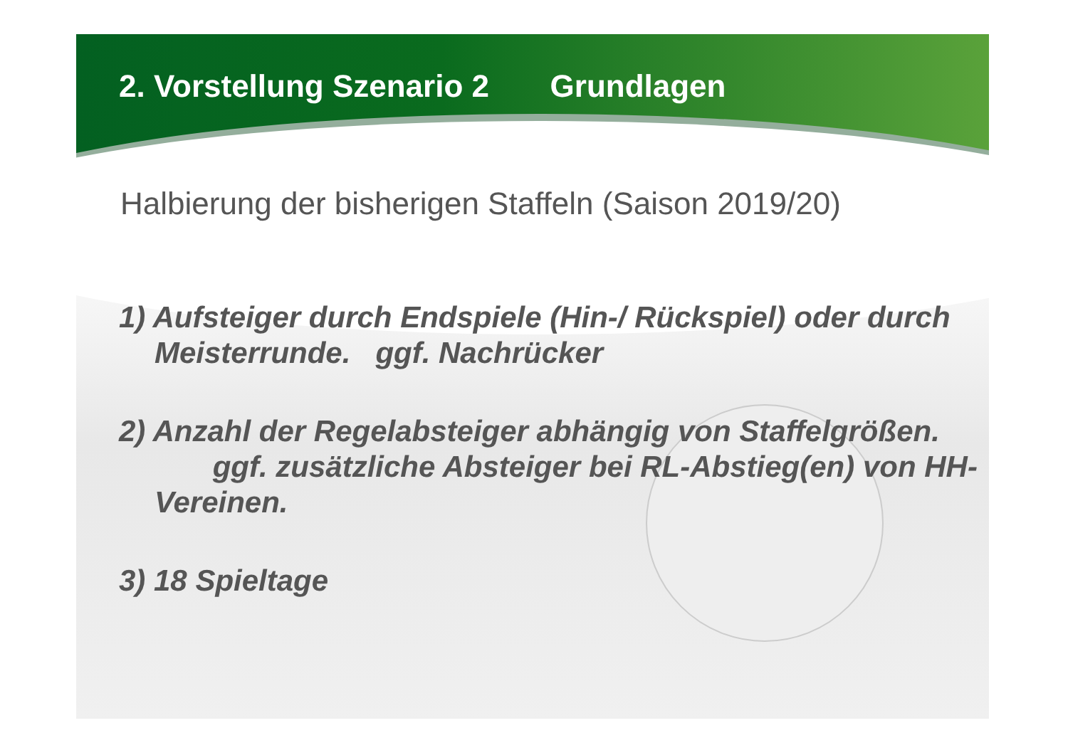2. Vorstellung Szenario 2 Grundlagen
Halbierung der bisherigen Staffeln (Saison 2019/20)
1) Aufsteiger durch Endspiele (Hin-/ Rückspiel) oder durch Meisterrunde. ggf. Nachrücker
2) Anzahl der Regelabsteiger abhängig von Staffelgrößen. ggf. zusätzliche Absteiger bei RL-Abstieg(en) von HH-Vereinen.
3) 18 Spieltage